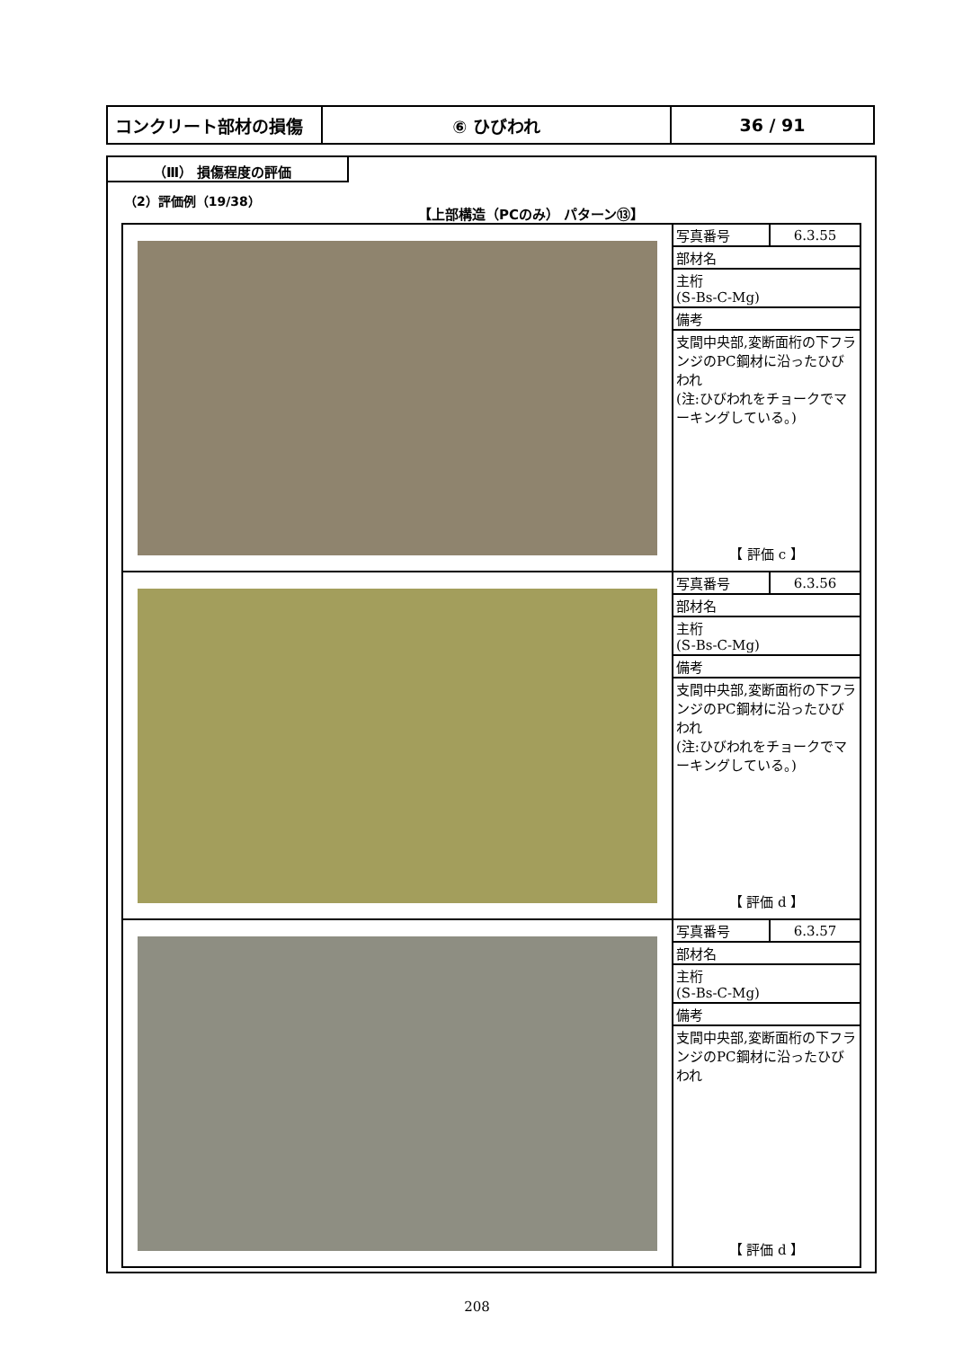| コンクリート部材の損傷 | ⑥ ひびわれ | 36 / 91 |
（Ⅲ） 損傷程度の評価
（2）評価例（19/38）
【上部構造（PCのみ） パターン⑬】
| | / 写真番号 / 6.3.55 / / 部材名 / / / 主桁 (S-Bs-C-Mg) / / / 備考 / / / 支間中央部,変断面桁の下フランジのPC鋼材に沿ったひびわれ (注:ひびわれをチョークでマーキングしている。) / / 【 評価 c 】 |
| | / 写真番号 / 6.3.56 / / 部材名 / / / 主桁 (S-Bs-C-Mg) / / / 備考 / / / 支間中央部,変断面桁の下フランジのPC鋼材に沿ったひびわれ (注:ひびわれをチョークでマーキングしている。) / / 【 評価 d 】 |
| | / 写真番号 / 6.3.57 / / 部材名 / / / 主桁 (S-Bs-C-Mg) / / / 備考 / / / 支間中央部,変断面桁の下フランジのPC鋼材に沿ったひびわれ / / 【 評価 d 】 |
208